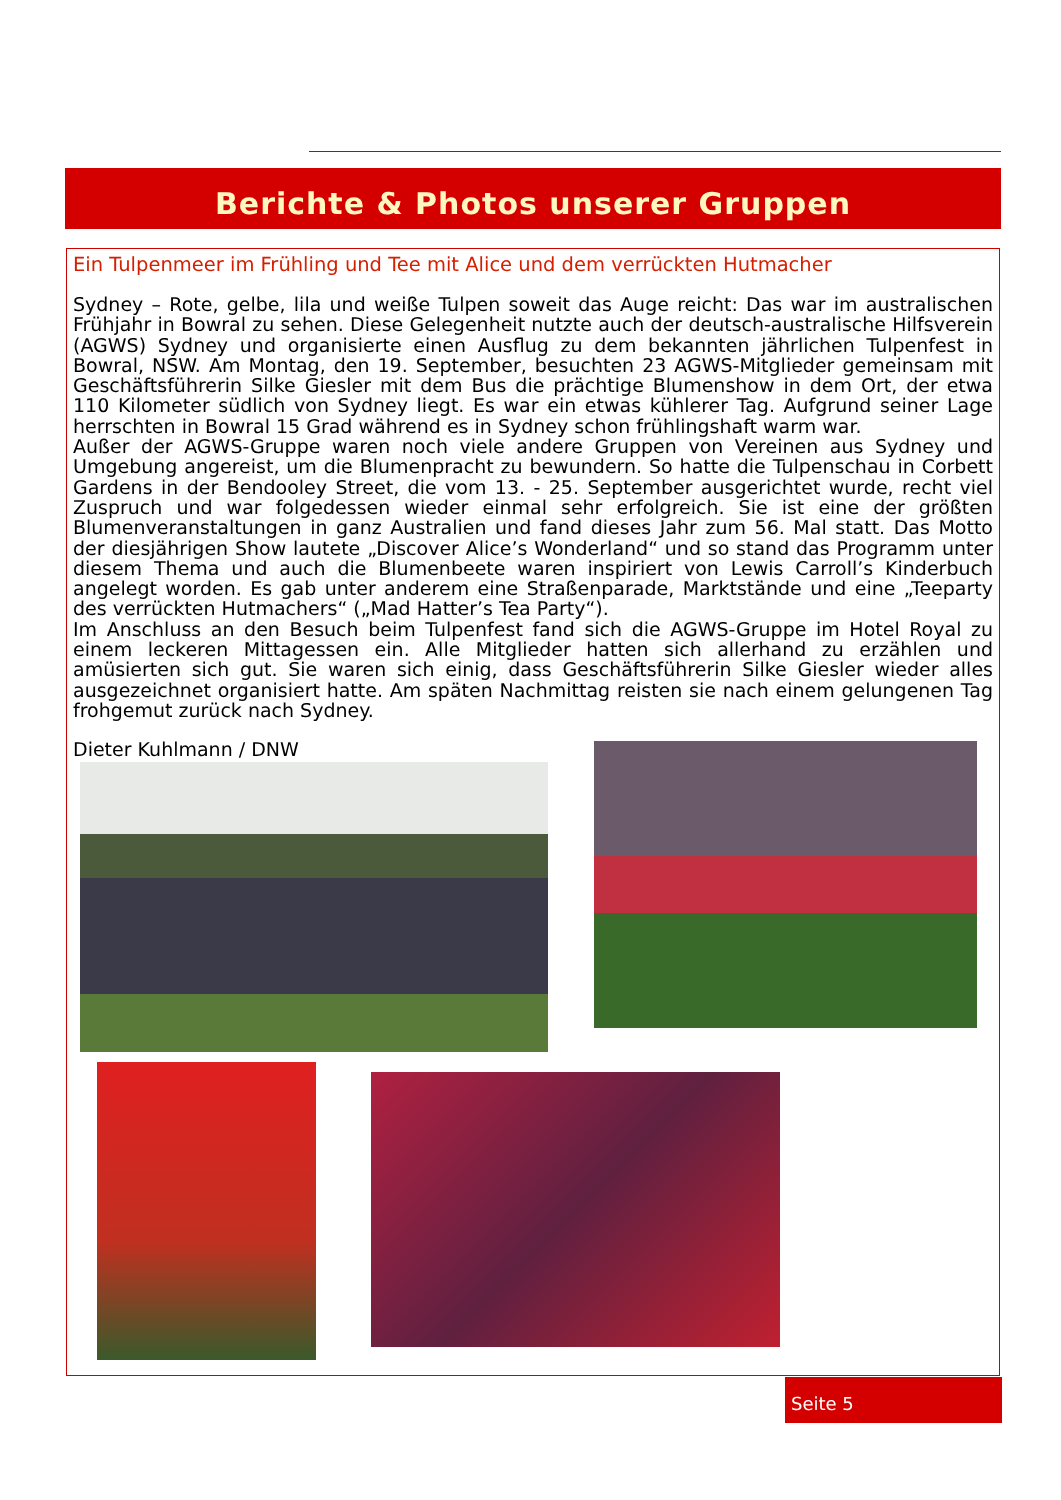Berichte & Photos unserer Gruppen
Ein Tulpenmeer im Frühling und Tee mit Alice und dem verrückten Hutmacher
Sydney – Rote, gelbe, lila und weiße Tulpen soweit das Auge reicht: Das war im australischen Frühjahr in Bowral zu sehen. Diese Gelegenheit nutzte auch der deutsch-australische Hilfsverein (AGWS) Sydney und organisierte einen Ausflug zu dem bekannten jährlichen Tulpenfest in Bowral, NSW. Am Montag, den 19. September, besuchten 23 AGWS-Mitglieder gemeinsam mit Geschäftsführerin Silke Giesler mit dem Bus die prächtige Blumenshow in dem Ort, der etwa 110 Kilometer südlich von Sydney liegt. Es war ein etwas kühlerer Tag. Aufgrund seiner Lage herrschten in Bowral 15 Grad während es in Sydney schon frühlingshaft warm war.
Außer der AGWS-Gruppe waren noch viele andere Gruppen von Vereinen aus Sydney und Umgebung angereist, um die Blumenpracht zu bewundern. So hatte die Tulpenschau in Corbett Gardens in der Bendooley Street, die vom 13. - 25. September ausgerichtet wurde, recht viel Zuspruch und war folgedessen wieder einmal sehr erfolgreich. Sie ist eine der größten Blumenveranstaltungen in ganz Australien und fand dieses Jahr zum 56. Mal statt. Das Motto der diesjährigen Show lautete „Discover Alice’s Wonderland“ und so stand das Programm unter diesem Thema und auch die Blumenbeete waren inspiriert von Lewis Carroll’s Kinderbuch angelegt worden. Es gab unter anderem eine Straßenparade, Marktstände und eine „Teeparty des verrückten Hutmachers“ („Mad Hatter’s Tea Party“).
Im Anschluss an den Besuch beim Tulpenfest fand sich die AGWS-Gruppe im Hotel Royal zu einem leckeren Mittagessen ein. Alle Mitglieder hatten sich allerhand zu erzählen und amüsierten sich gut. Sie waren sich einig, dass Geschäftsführerin Silke Giesler wieder alles ausgezeichnet organisiert hatte. Am späten Nachmittag reisten sie nach einem gelungenen Tag frohgemut zurück nach Sydney.
Dieter Kuhlmann / DNW
Seite 5